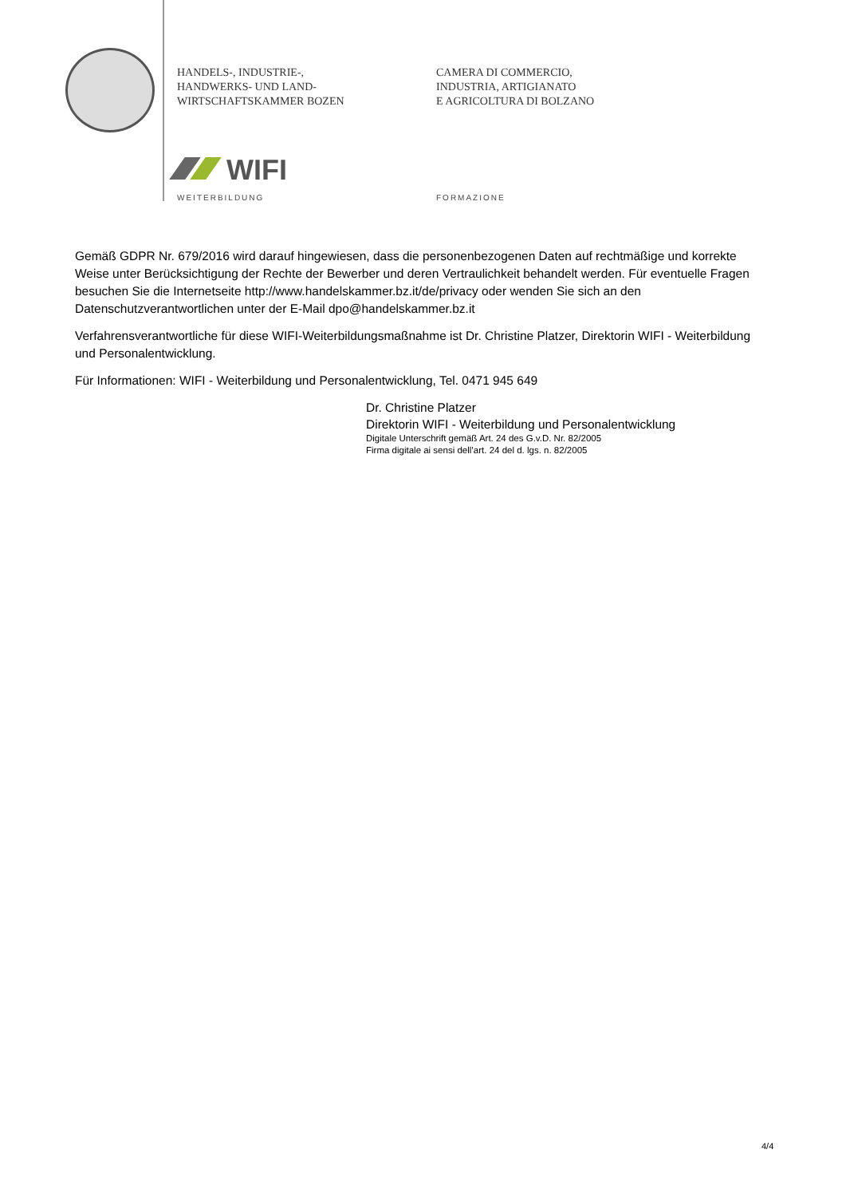HANDELS-, INDUSTRIE-,
HANDWERKS- UND LAND-
WIRTSCHAFTSKAMMER BOZEN
CAMERA DI COMMERCIO,
INDUSTRIA, ARTIGIANATO
E AGRICOLTURA DI BOLZANO
WIFI
WEITERBILDUNG FORMAZIONE
Gemäß GDPR Nr. 679/2016 wird darauf hingewiesen, dass die personenbezogenen Daten auf rechtmäßige und korrekte Weise unter Berücksichtigung der Rechte der Bewerber und deren Vertraulichkeit behandelt werden. Für eventuelle Fragen besuchen Sie die Internetseite http://www.handelskammer.bz.it/de/privacy oder wenden Sie sich an den Datenschutzverantwortlichen unter der E-Mail dpo@handelskammer.bz.it
Verfahrensverantwortliche für diese WIFI-Weiterbildungsmaßnahme ist Dr. Christine Platzer, Direktorin WIFI - Weiterbildung und Personalentwicklung.
Für Informationen: WIFI - Weiterbildung und Personalentwicklung, Tel. 0471 945 649
Dr. Christine Platzer
Direktorin WIFI - Weiterbildung und Personalentwicklung
Digitale Unterschrift gemäß Art. 24 des G.v.D. Nr. 82/2005
Firma digitale ai sensi dell’art. 24 del d. lgs. n. 82/2005
4/4